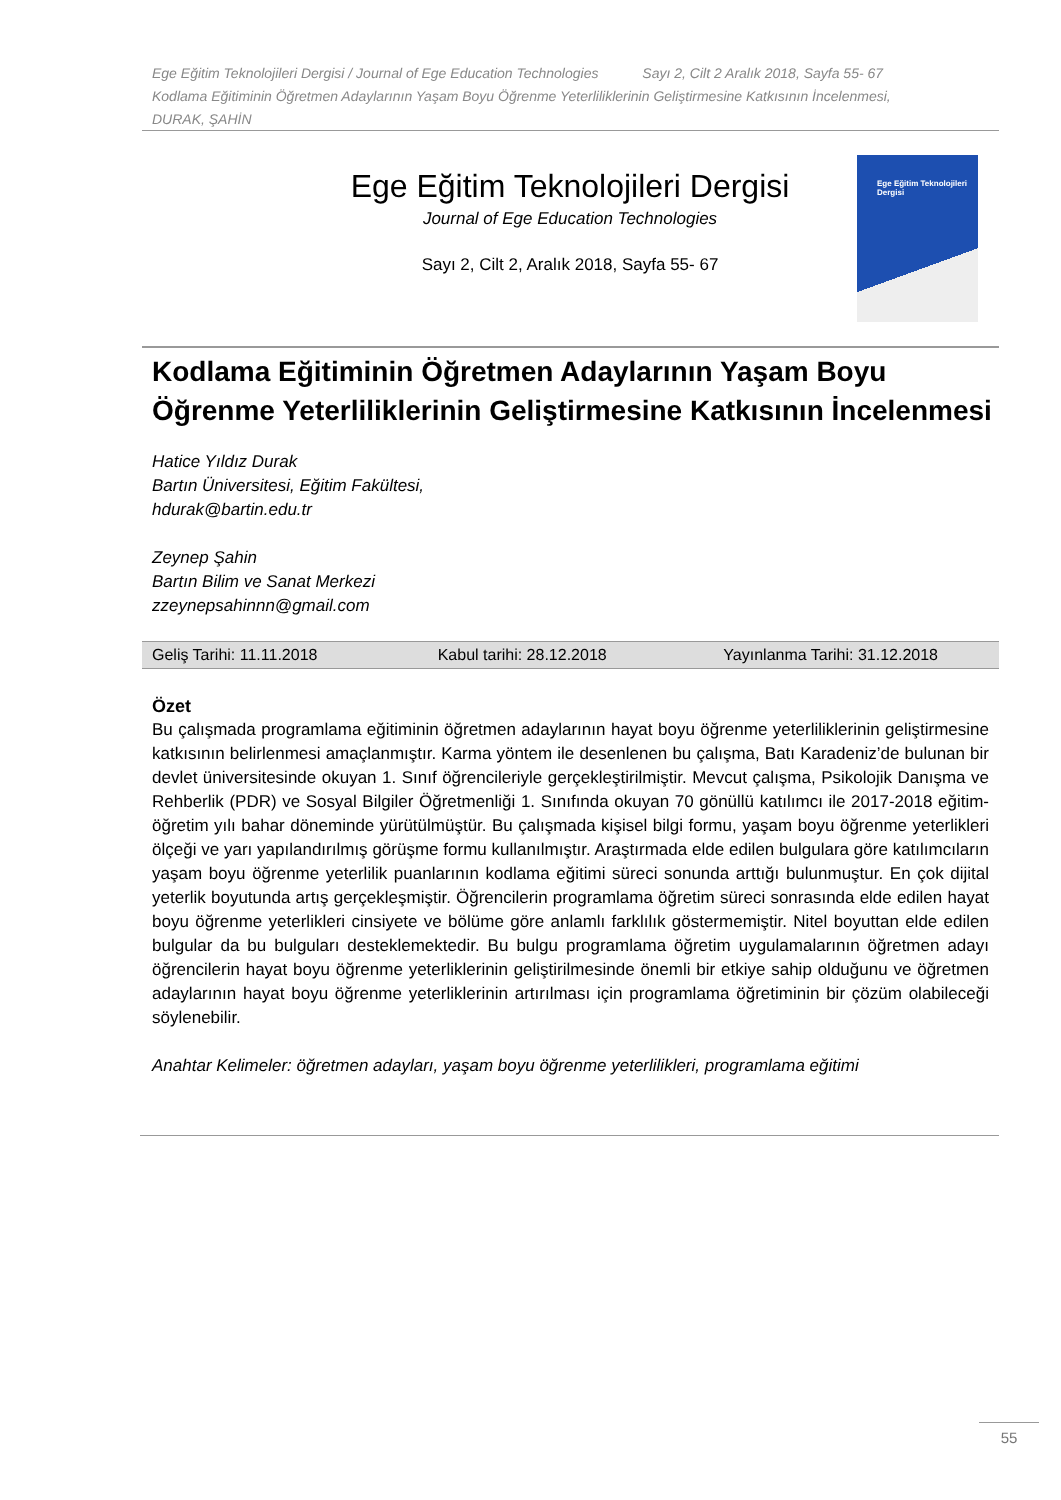Ege Eğitim Teknolojileri Dergisi / Journal of Ege Education Technologies Sayı 2, Cilt 2 Aralık 2018, Sayfa 55- 67
Kodlama Eğitiminin Öğretmen Adaylarının Yaşam Boyu Öğrenme Yeterliliklerinin Geliştirmesine Katkısının İncelenmesi,
DURAK, ŞAHİN
Ege Eğitim Teknolojileri Dergisi
Journal of Ege Education Technologies
Sayı 2, Cilt 2, Aralık 2018, Sayfa 55- 67
Ege Eğitim Teknolojileri Dergisi
Kodlama Eğitiminin Öğretmen Adaylarının Yaşam Boyu Öğrenme Yeterliliklerinin Geliştirmesine Katkısının İncelenmesi
Hatice Yıldız Durak
Bartın Üniversitesi, Eğitim Fakültesi,
hdurak@bartin.edu.tr
Zeynep Şahin
Bartın Bilim ve Sanat Merkezi
zzeynepsahinnn@gmail.com
Geliş Tarihi: 11.11.2018 Kabul tarihi: 28.12.2018 Yayınlanma Tarihi: 31.12.2018
Özet
Bu çalışmada programlama eğitiminin öğretmen adaylarının hayat boyu öğrenme yeterliliklerinin geliştirmesine katkısının belirlenmesi amaçlanmıştır. Karma yöntem ile desenlenen bu çalışma, Batı Karadeniz’de bulunan bir devlet üniversitesinde okuyan 1. Sınıf öğrencileriyle gerçekleştirilmiştir. Mevcut çalışma, Psikolojik Danışma ve Rehberlik (PDR) ve Sosyal Bilgiler Öğretmenliği 1. Sınıfında okuyan 70 gönüllü katılımcı ile 2017-2018 eğitim-öğretim yılı bahar döneminde yürütülmüştür. Bu çalışmada kişisel bilgi formu, yaşam boyu öğrenme yeterlikleri ölçeği ve yarı yapılandırılmış görüşme formu kullanılmıştır. Araştırmada elde edilen bulgulara göre katılımcıların yaşam boyu öğrenme yeterlilik puanlarının kodlama eğitimi süreci sonunda arttığı bulunmuştur. En çok dijital yeterlik boyutunda artış gerçekleşmiştir. Öğrencilerin programlama öğretim süreci sonrasında elde edilen hayat boyu öğrenme yeterlikleri cinsiyete ve bölüme göre anlamlı farklılık göstermemiştir. Nitel boyuttan elde edilen bulgular da bu bulguları desteklemektedir. Bu bulgu programlama öğretim uygulamalarının öğretmen adayı öğrencilerin hayat boyu öğrenme yeterliklerinin geliştirilmesinde önemli bir etkiye sahip olduğunu ve öğretmen adaylarının hayat boyu öğrenme yeterliklerinin artırılması için programlama öğretiminin bir çözüm olabileceği söylenebilir.
Anahtar Kelimeler: öğretmen adayları, yaşam boyu öğrenme yeterlilikleri, programlama eğitimi
55